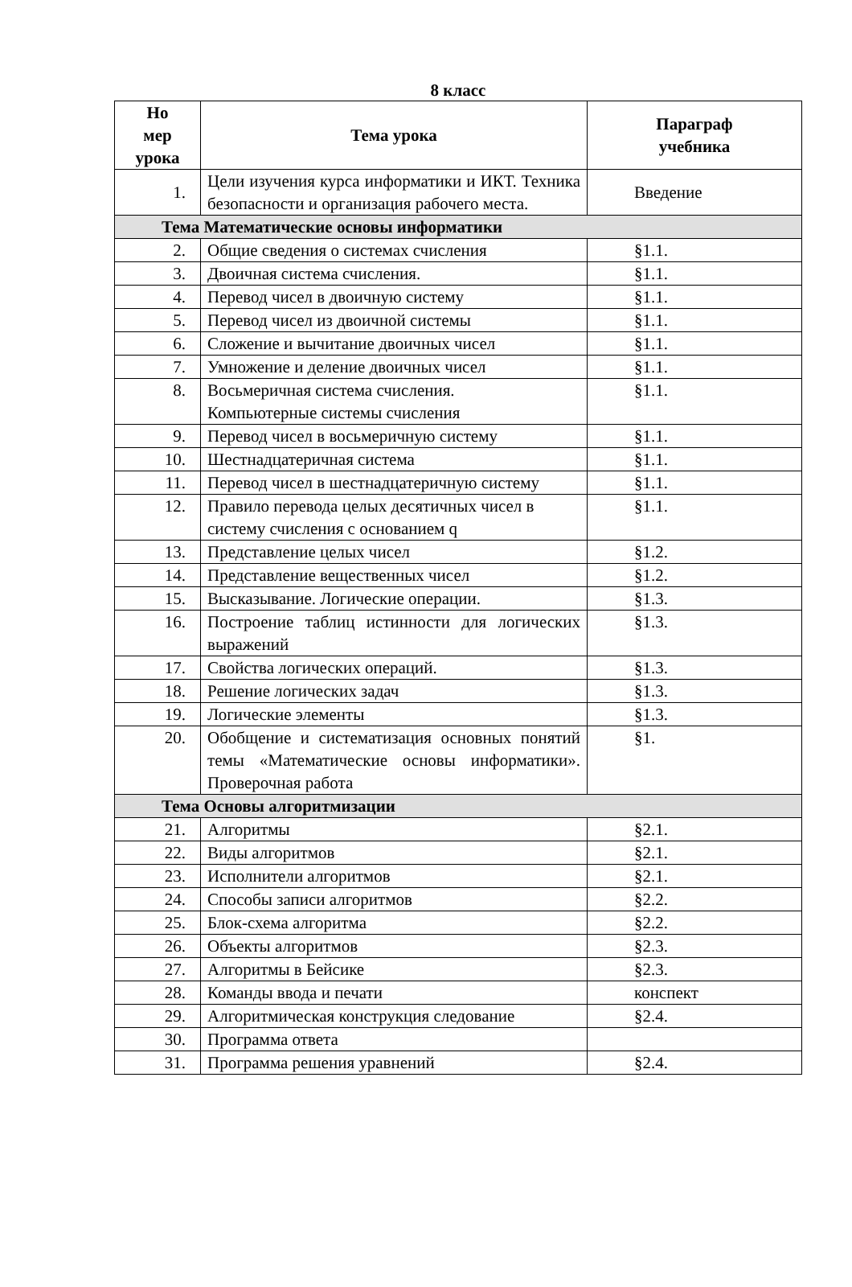8 класс
| Но мер урока | Тема урока | Параграф учебника |
| --- | --- | --- |
| 1. | Цели изучения курса информатики и ИКТ. Техника безопасности и организация рабочего места. | Введение |
| Тема Математические основы информатики | | |
| 2. | Общие сведения о системах счисления | §1.1. |
| 3. | Двоичная система счисления. | §1.1. |
| 4. | Перевод чисел в двоичную систему | §1.1. |
| 5. | Перевод чисел из двоичной системы | §1.1. |
| 6. | Сложение и вычитание двоичных чисел | §1.1. |
| 7. | Умножение и деление двоичных чисел | §1.1. |
| 8. | Восьмеричная система счисления. Компьютерные системы счисления | §1.1. |
| 9. | Перевод чисел в восьмеричную систему | §1.1. |
| 10. | Шестнадцатеричная система | §1.1. |
| 11. | Перевод чисел в шестнадцатеричную систему | §1.1. |
| 12. | Правило перевода целых десятичных чисел в систему счисления с основанием q | §1.1. |
| 13. | Представление целых чисел | §1.2. |
| 14. | Представление вещественных чисел | §1.2. |
| 15. | Высказывание. Логические операции. | §1.3. |
| 16. | Построение таблиц истинности для логических выражений | §1.3. |
| 17. | Свойства логических операций. | §1.3. |
| 18. | Решение логических задач | §1.3. |
| 19. | Логические элементы | §1.3. |
| 20. | Обобщение и систематизация основных понятий темы «Математические основы информатики». Проверочная работа | §1. |
| Тема Основы алгоритмизации | | |
| 21. | Алгоритмы | §2.1. |
| 22. | Виды алгоритмов | §2.1. |
| 23. | Исполнители алгоритмов | §2.1. |
| 24. | Способы записи алгоритмов | §2.2. |
| 25. | Блок-схема алгоритма | §2.2. |
| 26. | Объекты алгоритмов | §2.3. |
| 27. | Алгоритмы в Бейсике | §2.3. |
| 28. | Команды ввода и печати | конспект |
| 29. | Алгоритмическая конструкция следование | §2.4. |
| 30. | Программа ответа | |
| 31. | Программа решения уравнений | §2.4. |